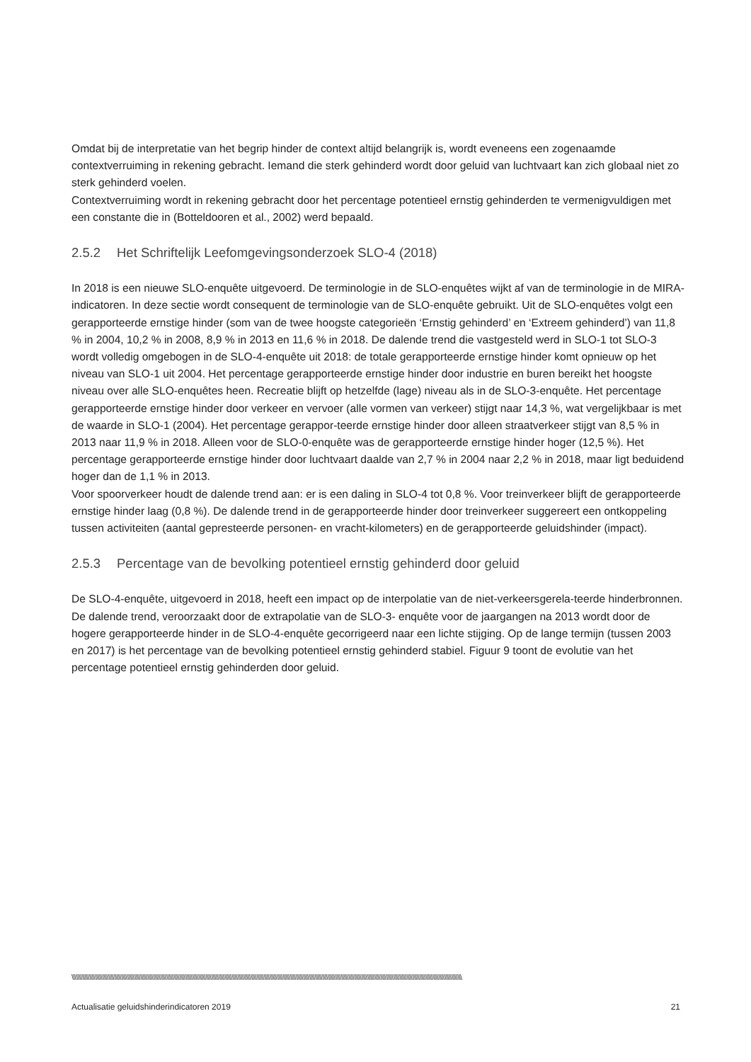Omdat bij de interpretatie van het begrip hinder de context altijd belangrijk is, wordt eveneens een zogenaamde contextverruiming in rekening gebracht. Iemand die sterk gehinderd wordt door geluid van luchtvaart kan zich globaal niet zo sterk gehinderd voelen.
Contextverruiming wordt in rekening gebracht door het percentage potentieel ernstig gehinderden te vermenigvuldigen met een constante die in (Botteldooren et al., 2002) werd bepaald.
2.5.2 Het Schriftelijk Leefomgevingsonderzoek SLO-4 (2018)
In 2018 is een nieuwe SLO-enquête uitgevoerd. De terminologie in de SLO-enquêtes wijkt af van de terminologie in de MIRA-indicatoren. In deze sectie wordt consequent de terminologie van de SLO-enquête gebruikt. Uit de SLO-enquêtes volgt een gerapporteerde ernstige hinder (som van de twee hoogste categorieën ‘Ernstig gehinderd’ en ‘Extreem gehinderd’) van 11,8 % in 2004, 10,2 % in 2008, 8,9 % in 2013 en 11,6 % in 2018. De dalende trend die vastgesteld werd in SLO-1 tot SLO-3 wordt volledig omgebogen in de SLO-4-enquête uit 2018: de totale gerapporteerde ernstige hinder komt opnieuw op het niveau van SLO-1 uit 2004. Het percentage gerapporteerde ernstige hinder door industrie en buren bereikt het hoogste niveau over alle SLO-enquêtes heen. Recreatie blijft op hetzelfde (lage) niveau als in de SLO-3-enquête. Het percentage gerapporteerde ernstige hinder door verkeer en vervoer (alle vormen van verkeer) stijgt naar 14,3 %, wat vergelijkbaar is met de waarde in SLO-1 (2004). Het percentage gerappor-teerde ernstige hinder door alleen straatverkeer stijgt van 8,5 % in 2013 naar 11,9 % in 2018. Alleen voor de SLO-0-enquête was de gerapporteerde ernstige hinder hoger (12,5 %). Het percentage gerapporteerde ernstige hinder door luchtvaart daalde van 2,7 % in 2004 naar 2,2 % in 2018, maar ligt beduidend hoger dan de 1,1 % in 2013.
Voor spoorverkeer houdt de dalende trend aan: er is een daling in SLO-4 tot 0,8 %. Voor treinverkeer blijft de gerapporteerde ernstige hinder laag (0,8 %). De dalende trend in de gerapporteerde hinder door treinverkeer suggereert een ontkoppeling tussen activiteiten (aantal gepresteerde personen- en vracht-kilometers) en de gerapporteerde geluidshinder (impact).
2.5.3 Percentage van de bevolking potentieel ernstig gehinderd door geluid
De SLO-4-enquête, uitgevoerd in 2018, heeft een impact op de interpolatie van de niet-verkeersgerela-teerde hinderbronnen. De dalende trend, veroorzaakt door de extrapolatie van de SLO-3- enquête voor de jaargangen na 2013 wordt door de hogere gerapporteerde hinder in de SLO-4-enquête gecorrigeerd naar een lichte stijging. Op de lange termijn (tussen 2003 en 2017) is het percentage van de bevolking potentieel ernstig gehinderd stabiel. Figuur 9 toont de evolutie van het percentage potentieel ernstig gehinderden door geluid.
\\\\\\\\\\\\\\\\\\\\\\\\\\\\\\\\\\\\\\\\\\\\\\\\\\\\\\\\\\\\\\\\\\\\\\\\\\\\\\\\\\\\\\\\\\\\\\\\\\\\\\\\\\\\\\\\\\\\\\\\\\\\\\\\\\\\\\\\\\\\\\\\\\\\\\\\\\\\\\\\\\\\\\\\\\\\\\\\\\\\\\\\\\\\\\\\\\\\\\\\\\\\\\\\\\\\\\\\\\\\\\\\\\\\\\\\\\\\\\\\\\\\\\\\\\\\\\\\\\\\\\\\\\\\
Actualisatie geluidshinderindicatoren 2019 21